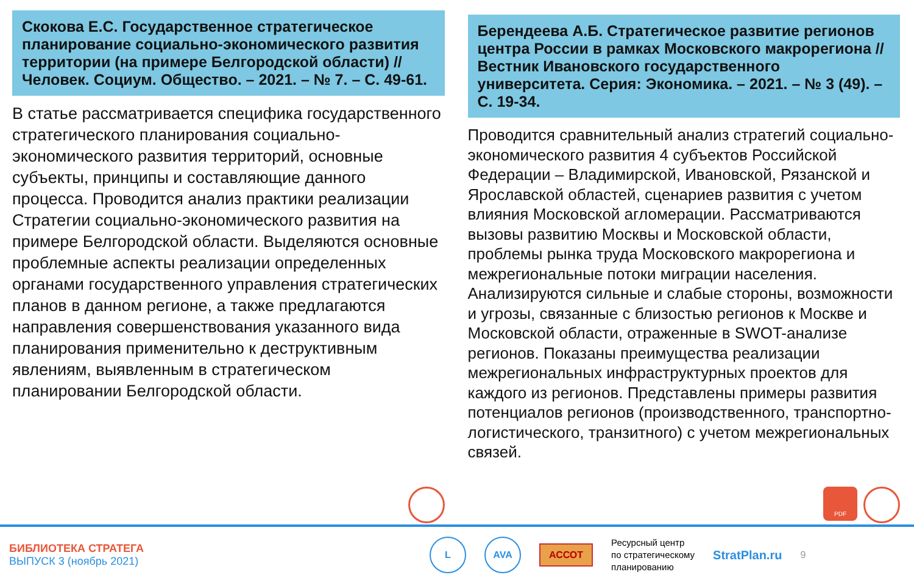Скокова Е.С. Государственное стратегическое планирование социально-экономического развития территории (на примере Белгородской области) // Человек. Социум. Общество. – 2021. – № 7. – С. 49-61.
В статье рассматривается специфика государственного стратегического планирования социально-экономического развития территорий, основные субъекты, принципы и составляющие данного процесса. Проводится анализ практики реализации Стратегии социально-экономического развития на примере Белгородской области. Выделяются основные проблемные аспекты реализации определенных органами государственного управления стратегических планов в данном регионе, а также предлагаются направления совершенствования указанного вида планирования применительно к деструктивным явлениям, выявленным в стратегическом планировании Белгородской области.
Берендеева А.Б. Стратегическое развитие регионов центра России в рамках Московского макрорегиона // Вестник Ивановского государственного университета. Серия: Экономика. – 2021. – № 3 (49). – С. 19-34.
Проводится сравнительный анализ стратегий социально-экономического развития 4 субъектов Российской Федерации – Владимирской, Ивановской, Рязанской и Ярославской областей, сценариев развития с учетом влияния Московской агломерации. Рассматриваются вызовы развитию Москвы и Московской области, проблемы рынка труда Московского макрорегиона и межрегиональные потоки миграции населения. Анализируются сильные и слабые стороны, возможности и угрозы, связанные с близостью регионов к Москве и Московской области, отраженные в SWOT-анализе регионов. Показаны преимущества реализации межрегиональных инфраструктурных проектов для каждого из регионов. Представлены примеры развития потенциалов регионов (производственного, транспортно-логистического, транзитного) с учетом межрегиональных связей.
PDF
БИБЛИОТЕКА СТРАТЕГА
ВЫПУСК 3 (ноябрь 2021)
L AVA
АССОТ
Ресурсный центр
по стратегическому
планированию
StratPlan.ru
9